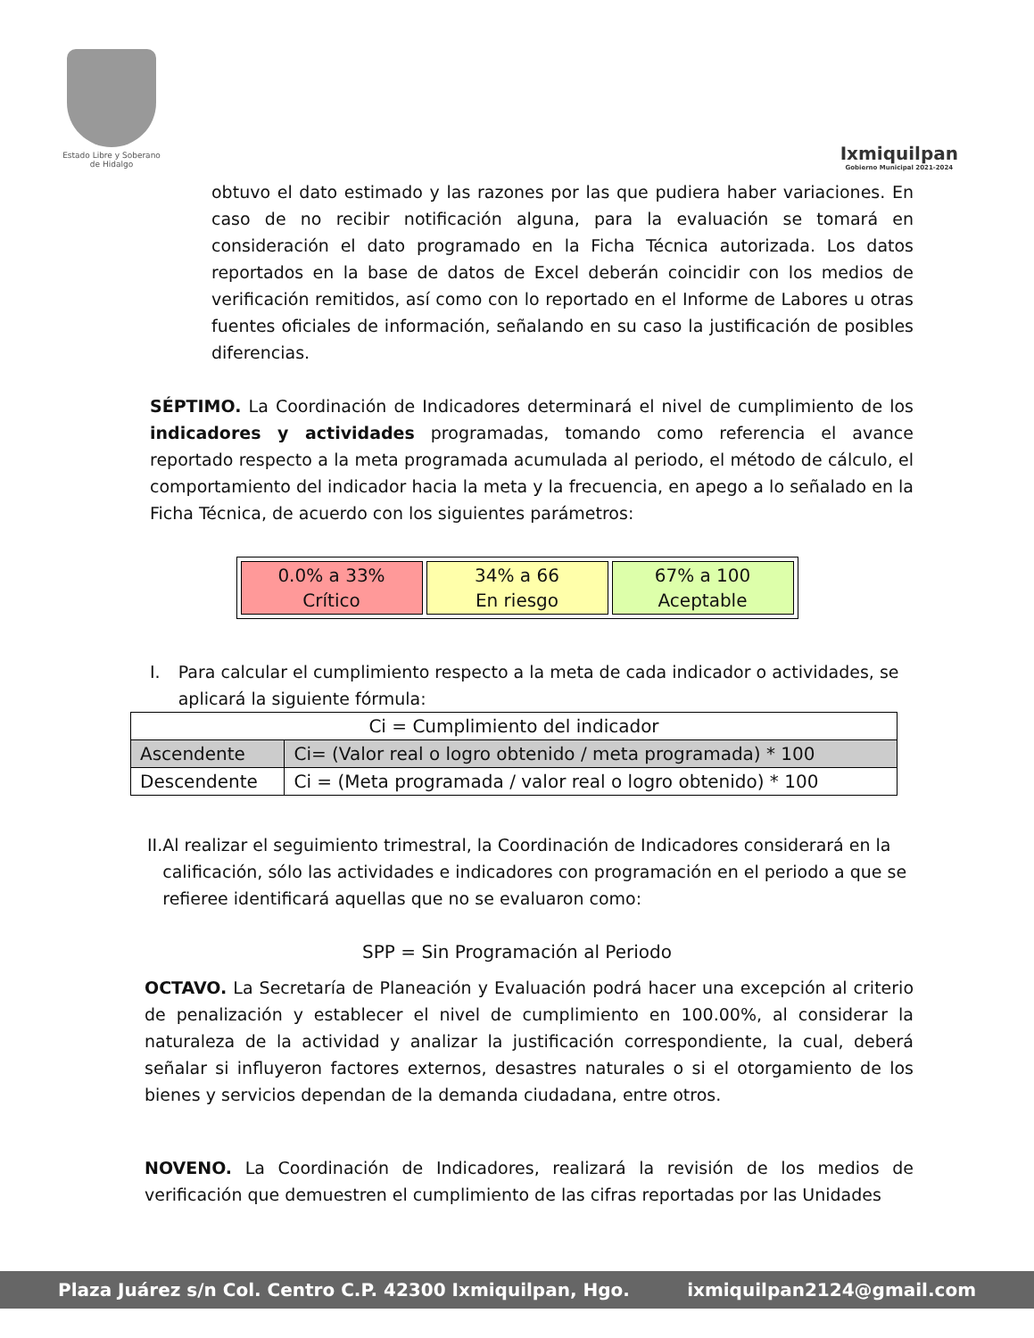Estado Libre y Soberano de Hidalgo
Ixmiquilpan
Gobierno Municipal 2021-2024
obtuvo el dato estimado y las razones por las que pudiera haber variaciones. En caso de no recibir notificación alguna, para la evaluación se tomará en consideración el dato programado en la Ficha Técnica autorizada. Los datos reportados en la base de datos de Excel deberán coincidir con los medios de verificación remitidos, así como con lo reportado en el Informe de Labores u otras fuentes oficiales de información, señalando en su caso la justificación de posibles diferencias.
SÉPTIMO. La Coordinación de Indicadores determinará el nivel de cumplimiento de los indicadores y actividades programadas, tomando como referencia el avance reportado respecto a la meta programada acumulada al periodo, el método de cálculo, el comportamiento del indicador hacia la meta y la frecuencia, en apego a lo señalado en la Ficha Técnica, de acuerdo con los siguientes parámetros:
| 0.0% a 33% Crítico | 34% a 66 En riesgo | 67% a 100 Aceptable |
I. Para calcular el cumplimiento respecto a la meta de cada indicador o actividades, se aplicará la siguiente fórmula:
| Ci = Cumplimiento del indicador | |
| Ascendente | Ci= (Valor real o logro obtenido / meta programada) * 100 |
| Descendente | Ci = (Meta programada / valor real o logro obtenido) * 100 |
II. Al realizar el seguimiento trimestral, la Coordinación de Indicadores considerará en la calificación, sólo las actividades e indicadores con programación en el periodo a que se refieree identificará aquellas que no se evaluaron como:
SPP = Sin Programación al Periodo
OCTAVO. La Secretaría de Planeación y Evaluación podrá hacer una excepción al criterio de penalización y establecer el nivel de cumplimiento en 100.00%, al considerar la naturaleza de la actividad y analizar la justificación correspondiente, la cual, deberá señalar si influyeron factores externos, desastres naturales o si el otorgamiento de los bienes y servicios dependan de la demanda ciudadana, entre otros.
NOVENO. La Coordinación de Indicadores, realizará la revisión de los medios de verificación que demuestren el cumplimiento de las cifras reportadas por las Unidades
Plaza Juárez s/n Col. Centro C.P. 42300 Ixmiquilpan, Hgo. ixmiquilpan2124@gmail.com